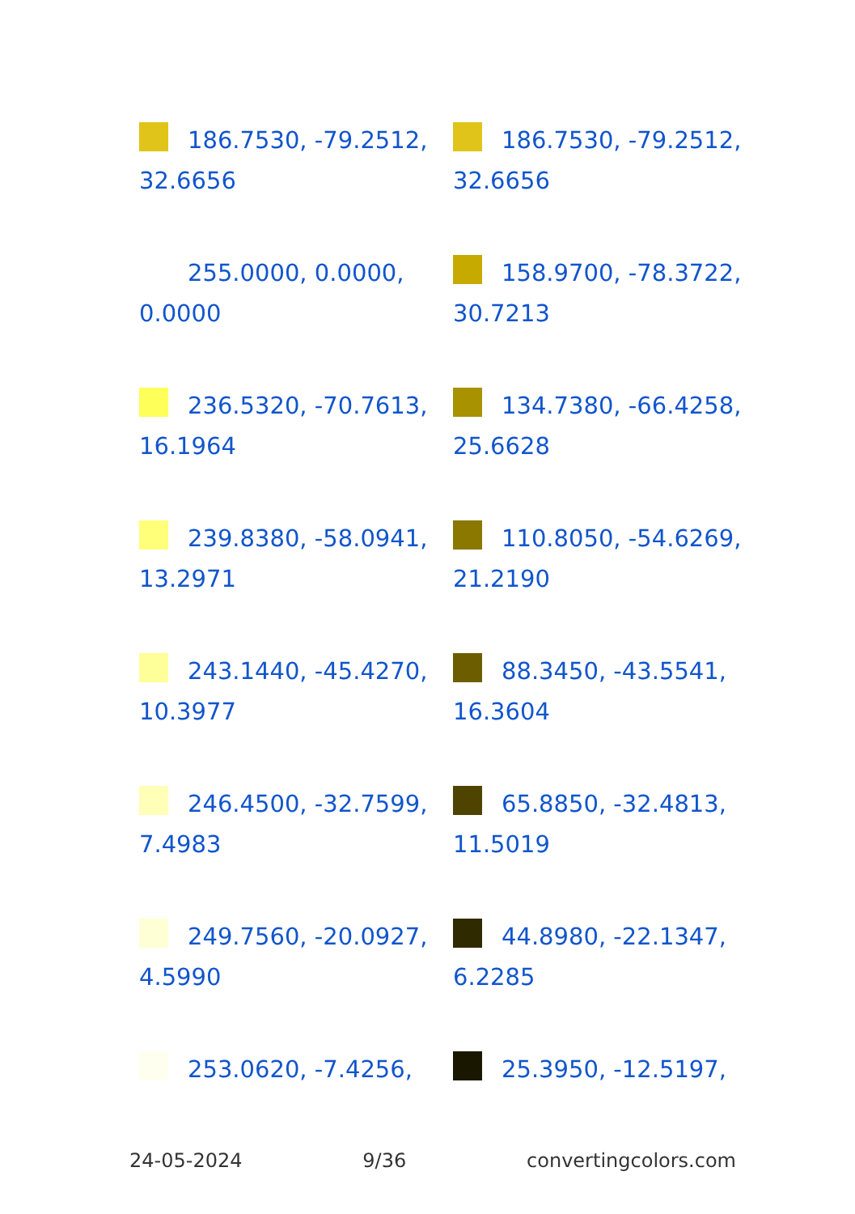186.7530, -79.2512, 32.6656
186.7530, -79.2512, 32.6656
255.0000, 0.0000, 0.0000
158.9700, -78.3722, 30.7213
236.5320, -70.7613, 16.1964
134.7380, -66.4258, 25.6628
239.8380, -58.0941, 13.2971
110.8050, -54.6269, 21.2190
243.1440, -45.4270, 10.3977
88.3450, -43.5541, 16.3604
246.4500, -32.7599, 7.4983
65.8850, -32.4813, 11.5019
249.7560, -20.0927, 4.5990
44.8980, -22.1347, 6.2285
253.0620, -7.4256,
25.3950, -12.5197,
24-05-2024 9/36 convertingcolors.com